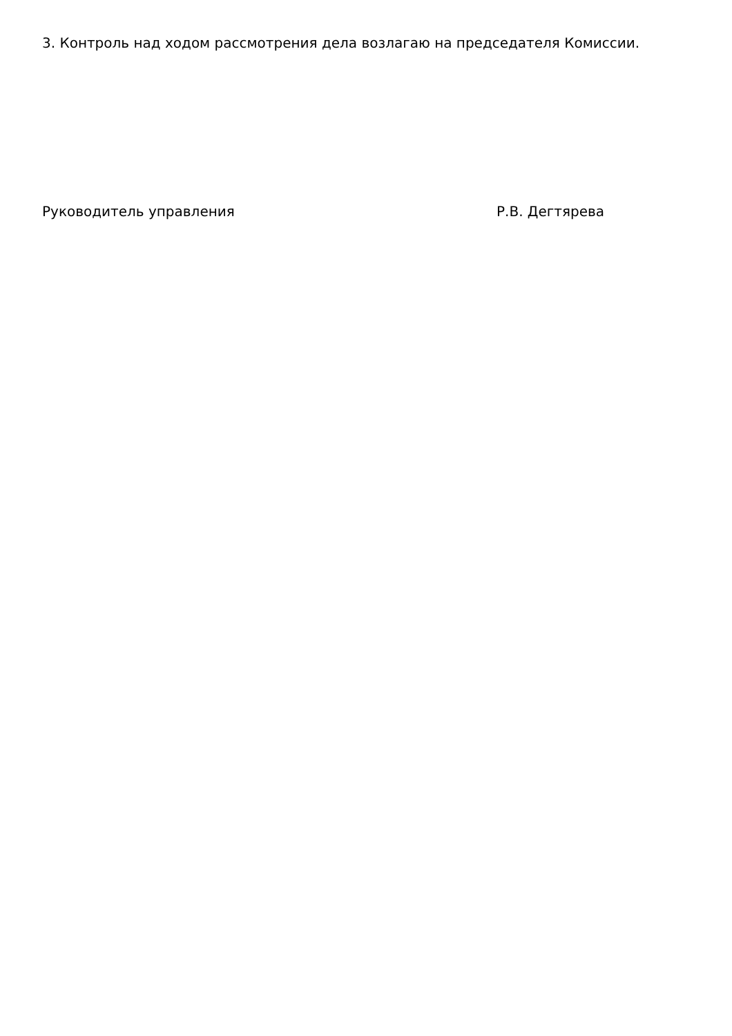3. Контроль над ходом рассмотрения дела возлагаю на председателя Комиссии.
Руководитель управления Р.В. Дегтярева